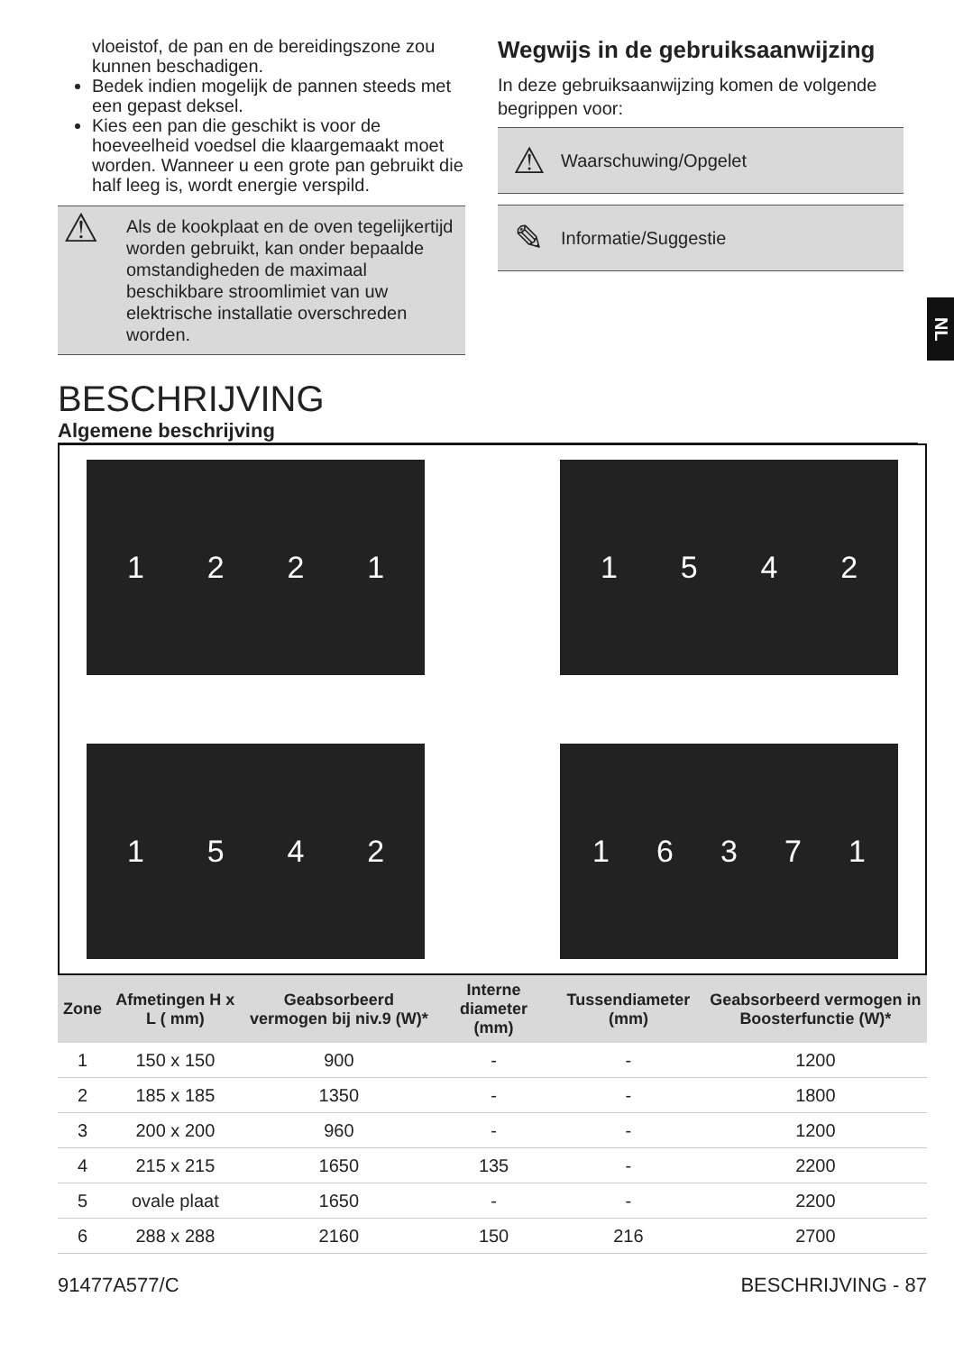vloeistof, de pan en de bereidingszone zou kunnen beschadigen.
Bedek indien mogelijk de pannen steeds met een gepast deksel.
Kies een pan die geschikt is voor de hoeveelheid voedsel die klaargemaakt moet worden. Wanneer u een grote pan gebruikt die half leeg is, wordt energie verspild.
⚠ Als de kookplaat en de oven tegelijkertijd worden gebruikt, kan onder bepaalde omstandigheden de maximaal beschikbare stroomlimiet van uw elektrische installatie overschreden worden.
Wegwijs in de gebruiksaanwijzing
In deze gebruiksaanwijzing komen de volgende begrippen voor:
⚠ Waarschuwing/Opgelet
✎ Informatie/Suggestie
NL
BESCHRIJVING
Algemene beschrijving
1221
1542
1542
16371
| Zone | Afmetingen H x L ( mm) | Geabsorbeerd vermogen bij niv.9 (W)* | Interne diameter (mm) | Tussendiameter (mm) | Geabsorbeerd vermogen in Boosterfunctie (W)* |
| --- | --- | --- | --- | --- | --- |
| 1 | 150 x 150 | 900 | - | - | 1200 |
| 2 | 185 x 185 | 1350 | - | - | 1800 |
| 3 | 200 x 200 | 960 | - | - | 1200 |
| 4 | 215 x 215 | 1650 | 135 | - | 2200 |
| 5 | ovale plaat | 1650 | - | - | 2200 |
| 6 | 288 x 288 | 2160 | 150 | 216 | 2700 |
91477A577/C BESCHRIJVING - 87